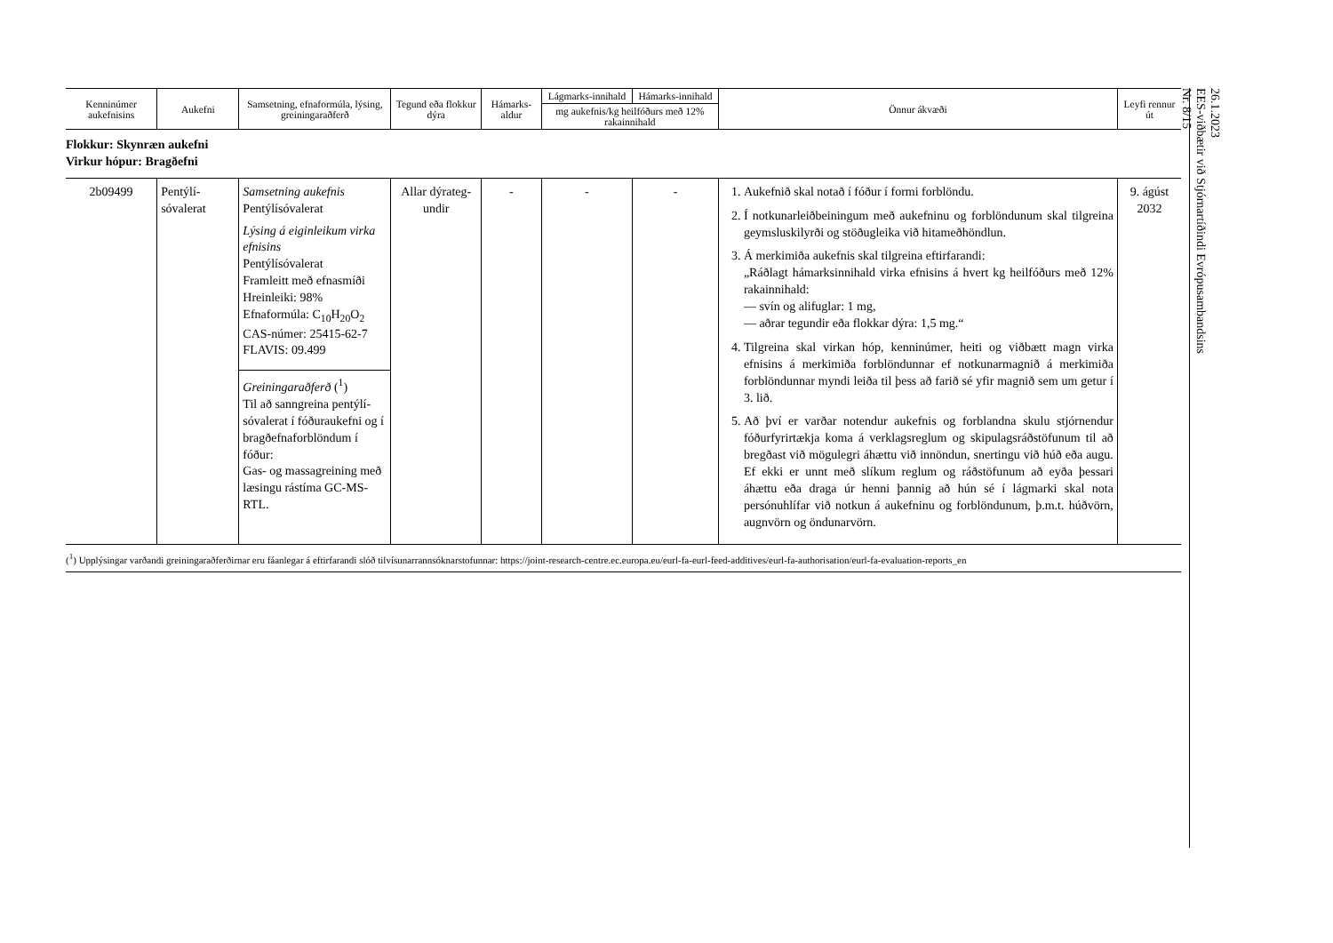| Kenninúmer aukefnisins | Aukefni | Samsetning, efnaformúla, lýsing, greiningaraðferð | Tegund eða flokkur dýra | Hámarks-aldur | Lágmarks-innihald | Hámarks-innihald | Önnur ákvæði | Leyfi rennur út |
| --- | --- | --- | --- | --- | --- | --- | --- | --- |
| | | | | | mg aukefnis/kg heilfóðurs með 12% rakainnihald | | | |
| Flokkur: Skynræn aukefni Virkur hópur: Bragðefni | | | | | | | | |
| 2b09499 | Pentýlí-sóvalerat | Samsetning aukefnis Pentýlísóvalerat Lýsing á eiginleikum virka efnisins Pentýlísóvalerat Framleitt með efnasmíði Hreinleiki: 98% Efnaformúla: C<sub>10</sub>H<sub>20</sub>O<sub>2</sub> CAS-númer: 25415-62-7 FLAVIS: 09.499 Greiningaraðferð (<sup>1</sup>) Til að sanngreina pentýlí-sóvalerat í fóðuraukefni og í bragðefnaforblöndum í fóður: Gas- og massagreining með læsingu rástíma GC-MS-RTL. | Allar dýrateg-undir | - | - | - | 1. Aukefnið skal notað í fóður í formi forblöndu. 2. Í notkunarleiðbeiningum með aukefninu og forblöndunum skal tilgreina geymsluskilyrði og stöðugleika við hitameðhöndlun. 3. Á merkimiða aukefnis skal tilgreina eftirfarandi: „Ráðlagt hámarksinnihald virka efnisins á hvert kg heilfóðurs með 12% rakainnihald: — svín og alifuglar: 1 mg, — aðrar tegundir eða flokkar dýra: 1,5 mg.“ 4. Tilgreina skal virkan hóp, kenninúmer, heiti og viðbætt magn virka efnisins á merkimiða forblöndunnar ef notkunarmagnið á merkimiða forblöndunnar myndi leiða til þess að farið sé yfir magnið sem um getur í 3. lið. 5. Að því er varðar notendur aukefnis og forblandna skulu stjórnendur fóðurfyrirtækja koma á verklagsreglum og skipulagsráðstöfunum til að bregðast við mögulegri áhættu við innöndun, snertingu við húð eða augu. Ef ekki er unnt með slíkum reglum og ráðstöfunum að eyða þessari áhættu eða draga úr henni þannig að hún sé í lágmarki skal nota persónuhlífar við notkun á aukefninu og forblöndunum, þ.m.t. húðvörn, augnvörn og öndunarvörn. | 9. ágúst 2032 |
(<sup>1</sup>) Upplýsingar varðandi greiningaraðferðirnar eru fáanlegar á eftirfarandi slóð tilvísunarrannsóknarstofunnar: https://joint-research-centre.ec.europa.eu/eurl-fa-eurl-feed-additives/eurl-fa-authorisation/eurl-fa-evaluation-reports_en
26.1.2023
EES-viðbætir við Stjórnartíðindi Evrópusambandsins
Nr. 8/15